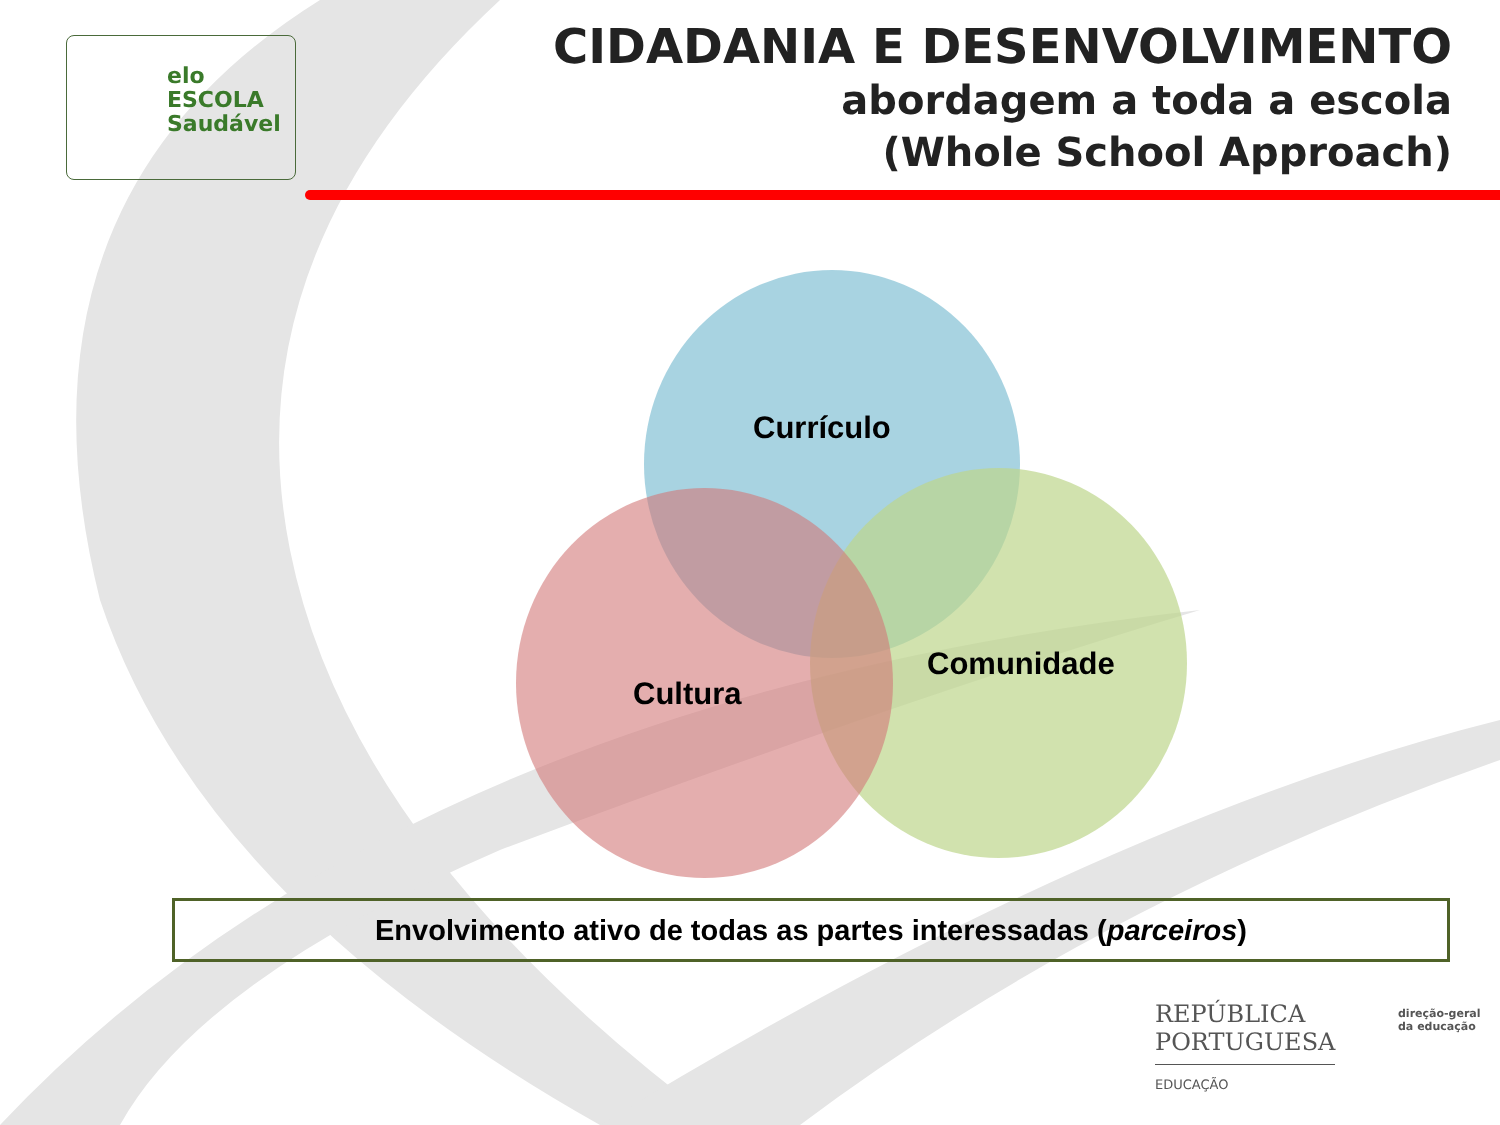elo
ESCOLA
Saudável
CIDADANIA E DESENVOLVIMENTO
abordagem a toda a escola
(Whole School Approach)
Currículo
Cultura
Comunidade
Envolvimento ativo de todas as partes interessadas (parceiros)
REPÚBLICA
PORTUGUESA
EDUCAÇÃO
direção-geral
da educação